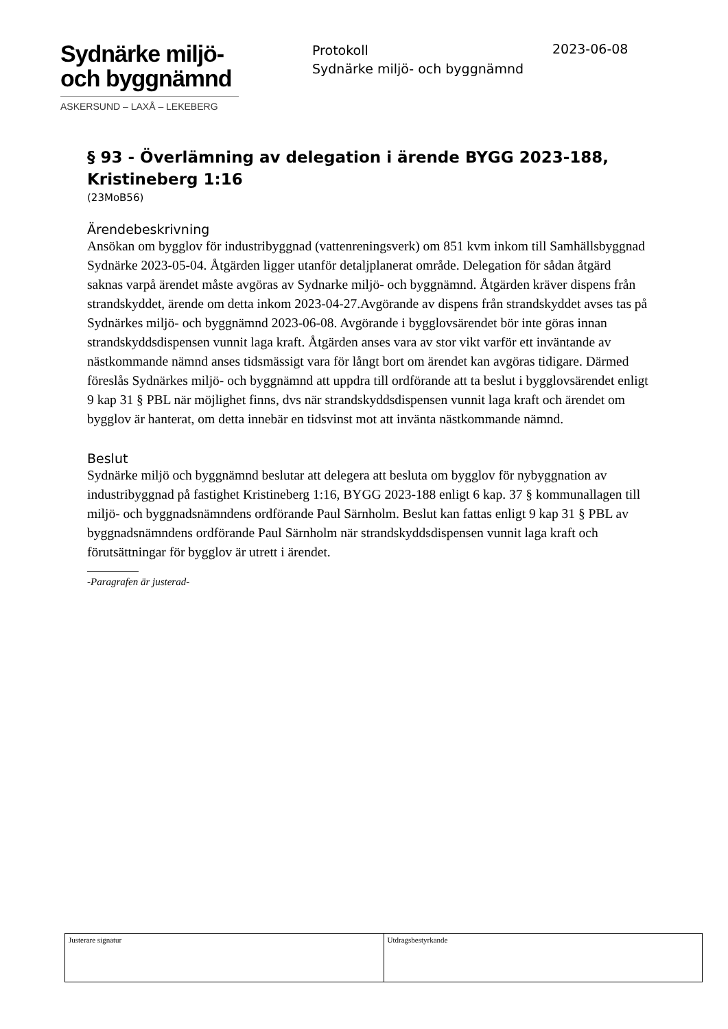Sydnärke miljö-
och byggnämnd
ASKERSUND – LAXÅ – LEKEBERG
Protokoll
Sydnärke miljö- och byggnämnd
2023-06-08
§ 93 - Överlämning av delegation i ärende BYGG 2023-188, Kristineberg 1:16
(23MoB56)
Ärendebeskrivning
Ansökan om bygglov för industribyggnad (vattenreningsverk) om 851 kvm inkom till Samhällsbyggnad Sydnärke 2023-05-04. Åtgärden ligger utanför detaljplanerat område. Delegation för sådan åtgärd saknas varpå ärendet måste avgöras av Sydnarke miljö- och byggnämnd. Åtgärden kräver dispens från strandskyddet, ärende om detta inkom 2023-04-27.Avgörande av dispens från strandskyddet avses tas på Sydnärkes miljö- och byggnämnd 2023-06-08. Avgörande i bygglovsärendet bör inte göras innan strandskyddsdispensen vunnit laga kraft. Åtgärden anses vara av stor vikt varför ett inväntande av nästkommande nämnd anses tidsmässigt vara för långt bort om ärendet kan avgöras tidigare. Därmed föreslås Sydnärkes miljö- och byggnämnd att uppdra till ordförande att ta beslut i bygglovsärendet enligt 9 kap 31 § PBL när möjlighet finns, dvs när strandskyddsdispensen vunnit laga kraft och ärendet om bygglov är hanterat, om detta innebär en tidsvinst mot att invänta nästkommande nämnd.
Beslut
Sydnärke miljö och byggnämnd beslutar att delegera att besluta om bygglov för nybyggnation av
industribyggnad på fastighet Kristineberg 1:16, BYGG 2023-188 enligt 6 kap. 37 § kommunallagen till miljö- och byggnadsnämndens ordförande Paul Särnholm. Beslut kan fattas enligt 9 kap 31 § PBL av byggnadsnämndens ordförande Paul Särnholm när strandskyddsdispensen vunnit laga kraft och förutsättningar för bygglov är utrett i ärendet.
-Paragrafen är justerad-
| Justerare signatur | Utdragsbestyrkande |